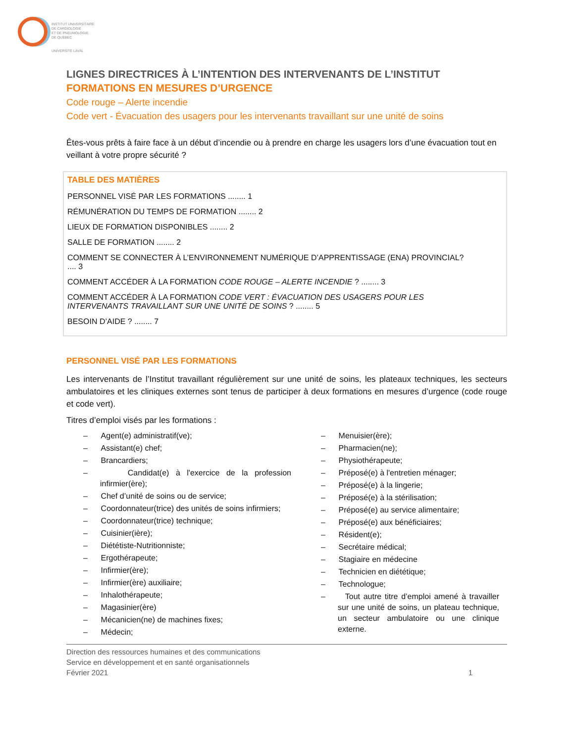INSTITUT UNIVERSITAIRE
DE CARDIOLOGIE
ET DE PNEUMOLOGIE
DE QUÉBEC
UNIVERSITÉ LAVAL
LIGNES DIRECTRICES À L’INTENTION DES INTERVENANTS DE L’INSTITUT
FORMATIONS EN MESURES D’URGENCE
Code rouge – Alerte incendie
Code vert - Évacuation des usagers pour les intervenants travaillant sur une unité de soins
Êtes-vous prêts à faire face à un début d’incendie ou à prendre en charge les usagers lors d’une évacuation tout en veillant à votre propre sécurité ?
TABLE DES MATIÈRES
PERSONNEL VISÉ PAR LES FORMATIONS ........ 1
RÉMUNÉRATION DU TEMPS DE FORMATION ........ 2
LIEUX DE FORMATION DISPONIBLES ........ 2
SALLE DE FORMATION ........ 2
COMMENT SE CONNECTER À L’ENVIRONNEMENT NUMÉRIQUE D’APPRENTISSAGE (ENA) PROVINCIAL? .... 3
COMMENT ACCÉDER À LA FORMATION CODE ROUGE – ALERTE INCENDIE ? ........ 3
COMMENT ACCÉDER À LA FORMATION CODE VERT : ÉVACUATION DES USAGERS POUR LES INTERVENANTS TRAVAILLANT SUR UNE UNITÉ DE SOINS ? ........ 5
BESOIN D’AIDE ? ........ 7
PERSONNEL VISÉ PAR LES FORMATIONS
Les intervenants de l’Institut travaillant régulièrement sur une unité de soins, les plateaux techniques, les secteurs ambulatoires et les cliniques externes sont tenus de participer à deux formations en mesures d’urgence (code rouge et code vert).
Titres d’emploi visés par les formations :
– Agent(e) administratif(ve);
– Assistant(e) chef;
– Brancardiers;
– Candidat(e) à l'exercice de la profession infirmier(ère);
– Chef d’unité de soins ou de service;
– Coordonnateur(trice) des unités de soins infirmiers;
– Coordonnateur(trice) technique;
– Cuisinier(ière);
– Diététiste-Nutritionniste;
– Ergothérapeute;
– Infirmier(ère);
– Infirmier(ère) auxiliaire;
– Inhalothérapeute;
– Magasinier(ère)
– Mécanicien(ne) de machines fixes;
– Médecin;
– Menuisier(ère);
– Pharmacien(ne);
– Physiothérapeute;
– Préposé(e) à l'entretien ménager;
– Préposé(e) à la lingerie;
– Préposé(e) à la stérilisation;
– Préposé(e) au service alimentaire;
– Préposé(e) aux bénéficiaires;
– Résident(e);
– Secrétaire médical;
– Stagiaire en médecine
– Technicien en diététique;
– Technologue;
– Tout autre titre d’emploi amené à travailler sur une unité de soins, un plateau technique, un secteur ambulatoire ou une clinique externe.
Direction des ressources humaines et des communications
Service en développement et en santé organisationnels
Février 2021 1